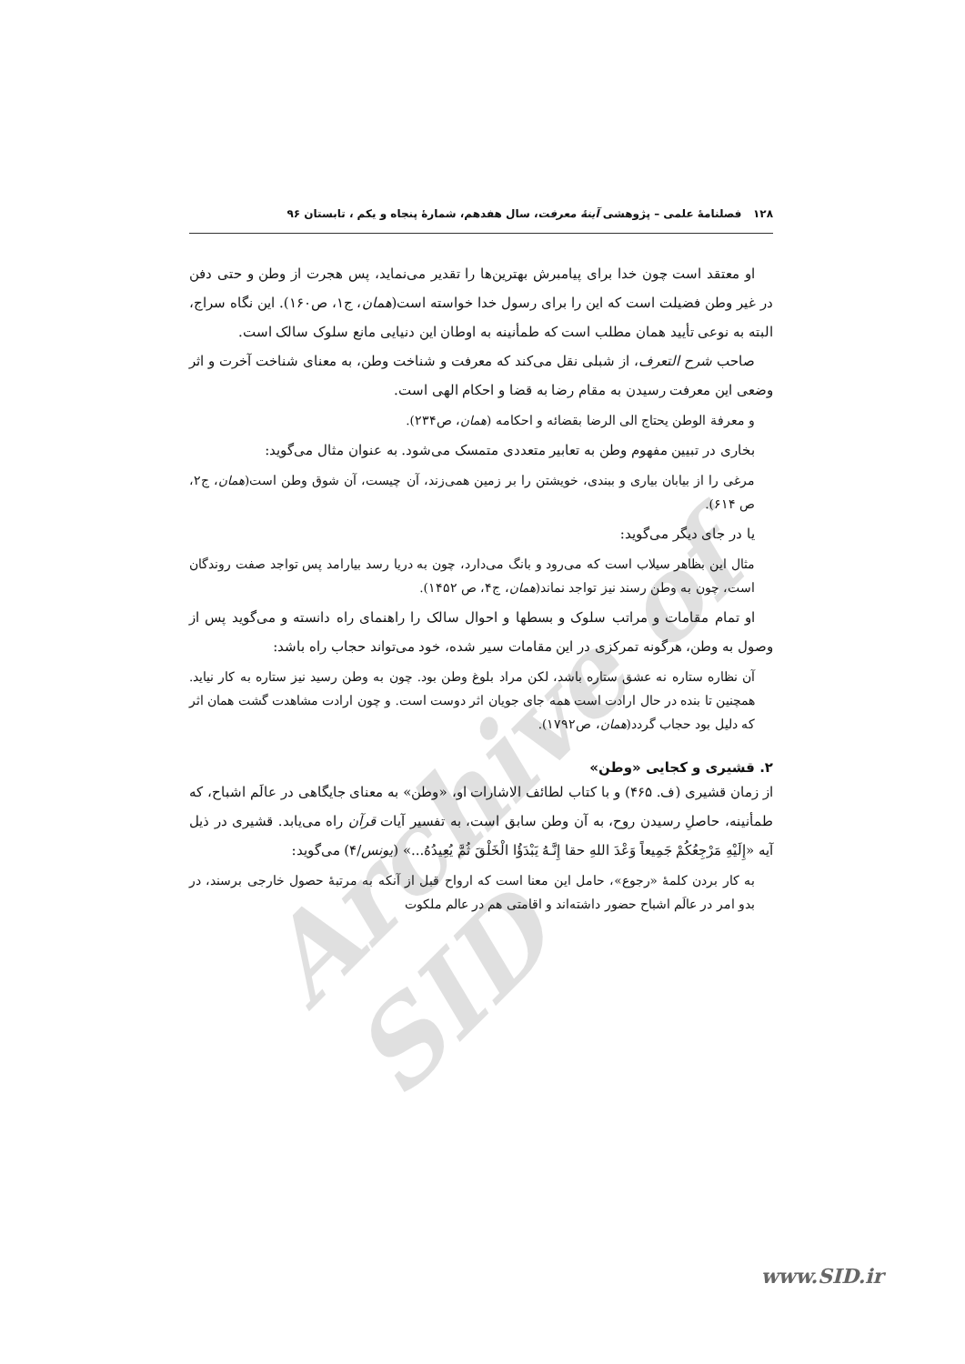Archive of SID
۱۲۸ فصلنامهٔ علمی – پژوهشی آینهٔ معرفت، سال هفدهم، شمارهٔ پنجاه و یکم ، تابستان ۹۶
او معتقد است چون خدا برای پیامبرش بهترین‌ها را تقدیر می‌نماید، پس هجرت از وطن و حتی دفن در غیر وطن فضیلت است که این را برای رسول خدا خواسته است(همان، ج۱، ص۱۶۰). این نگاه سراج، البته به نوعی تأیید همان مطلب است که طمأنینه به اوطان این دنیایی مانع سلوک سالک است.
صاحب شرح التعرف، از شبلی نقل می‌کند که معرفت و شناخت وطن، به معنای شناخت آخرت و اثر وضعی این معرفت رسیدن به مقام رضا به قضا و احکام الهی است.
و معرفة الوطن یحتاج الی الرضا بقضائه و احکامه (همان، ص۲۳۴).
بخاری در تبیین مفهوم وطن به تعابیر متعددی متمسک می‌شود. به عنوان مثال می‌گوید:
مرغی را از بیابان بیاری و ببندی، خویشتن را بر زمین همی‌زند، آن چیست، آن شوق وطن است(همان، ج۲، ص ۶۱۴).
یا در جای دیگر می‌گوید:
مثال این بظاهر سیلاب است که می‌رود و بانگ می‌دارد، چون به دریا رسد بیارامد پس تواجد صفت روندگان است، چون به وطن رسند نیز تواجد نماند(همان، ج۴، ص ۱۴۵۲).
او تمام مقامات و مراتب سلوک و بسطها و احوال سالک را راهنمای راه دانسته و می‌گوید پس از وصول به وطن، هرگونه تمرکزی در این مقامات سیر شده، خود می‌تواند حجاب راه باشد:
آن نظاره ستاره نه عشق ستاره باشد، لکن مراد بلوغ وطن بود. چون به وطن رسید نیز ستاره به کار نیاید. همچنین تا بنده در حال ارادت است همه جای جویان اثر دوست است. و چون ارادت مشاهدت گشت همان اثر که دلیل بود حجاب گردد(همان، ص۱۷۹۲).
۲. قشیری و کجایی «وطن»
از زمان قشیری (ف. ۴۶۵) و با کتاب لطائف الاشارات او، «وطن» به معنای جایگاهی در عالَم اشباح، که طمأنینه، حاصلِ رسیدن روح، به آن وطن سابق است، به تفسیر آیات قرآن راه می‌یابد. قشیری در ذیل آیه «إِلَیْهِ مَرْجِعُکُمْ جَمِیعاً وَعْدَ اللهِ حقا إِنَّـهُ یَبْدَؤُا الْخَلْقَ ثُمَّ یُعِیدُهُ...» (یونس/۴) می‌گوید:
به کار بردن کلمهٔ «رجوع»، حامل این معنا است که ارواح قبل از آنکه به مرتبهٔ حصول خارجی برسند، در بدو امر در عالَم اشباح حضور داشته‌اند و اقامتی هم در عالم ملکوت
www.SID.ir